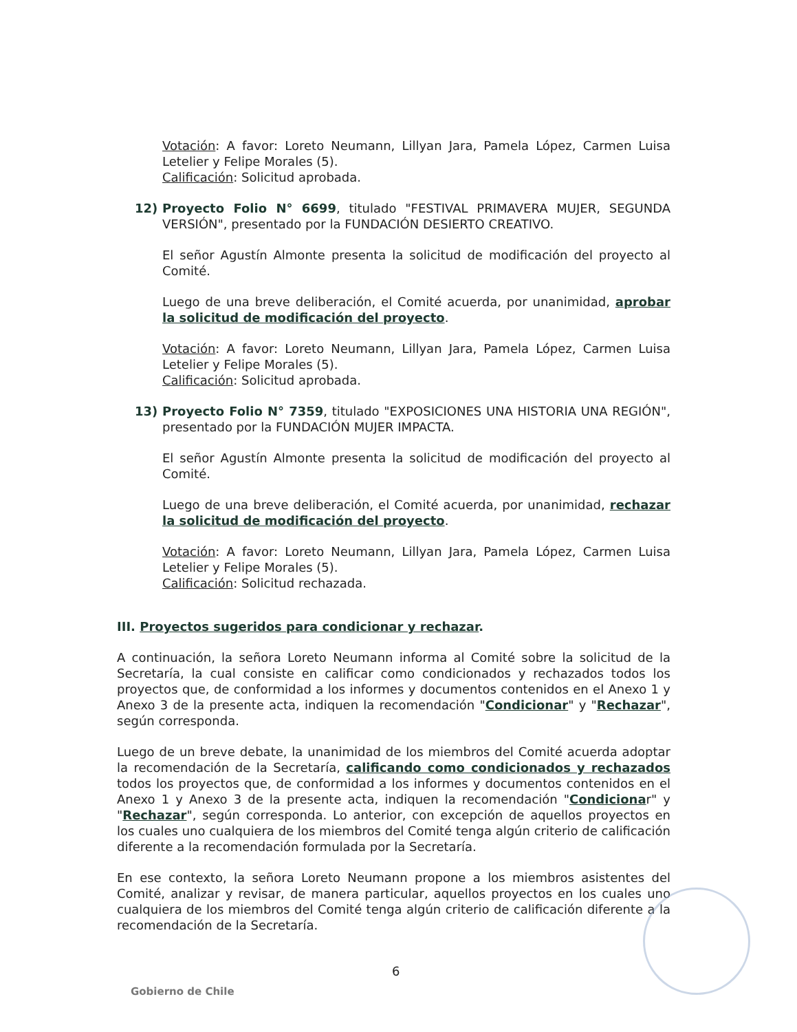Votación: A favor: Loreto Neumann, Lillyan Jara, Pamela López, Carmen Luisa Letelier y Felipe Morales (5).
Calificación: Solicitud aprobada.
12) Proyecto Folio N° 6699, titulado "FESTIVAL PRIMAVERA MUJER, SEGUNDA VERSIÓN", presentado por la FUNDACIÓN DESIERTO CREATIVO.
El señor Agustín Almonte presenta la solicitud de modificación del proyecto al Comité.
Luego de una breve deliberación, el Comité acuerda, por unanimidad, aprobar la solicitud de modificación del proyecto.
Votación: A favor: Loreto Neumann, Lillyan Jara, Pamela López, Carmen Luisa Letelier y Felipe Morales (5).
Calificación: Solicitud aprobada.
13) Proyecto Folio N° 7359, titulado "EXPOSICIONES UNA HISTORIA UNA REGIÓN", presentado por la FUNDACIÓN MUJER IMPACTA.
El señor Agustín Almonte presenta la solicitud de modificación del proyecto al Comité.
Luego de una breve deliberación, el Comité acuerda, por unanimidad, rechazar la solicitud de modificación del proyecto.
Votación: A favor: Loreto Neumann, Lillyan Jara, Pamela López, Carmen Luisa Letelier y Felipe Morales (5).
Calificación: Solicitud rechazada.
III. Proyectos sugeridos para condicionar y rechazar.
A continuación, la señora Loreto Neumann informa al Comité sobre la solicitud de la Secretaría, la cual consiste en calificar como condicionados y rechazados todos los proyectos que, de conformidad a los informes y documentos contenidos en el Anexo 1 y Anexo 3 de la presente acta, indiquen la recomendación "Condicionar" y "Rechazar", según corresponda.
Luego de un breve debate, la unanimidad de los miembros del Comité acuerda adoptar la recomendación de la Secretaría, calificando como condicionados y rechazados todos los proyectos que, de conformidad a los informes y documentos contenidos en el Anexo 1 y Anexo 3 de la presente acta, indiquen la recomendación "Condicionar" y "Rechazar", según corresponda. Lo anterior, con excepción de aquellos proyectos en los cuales uno cualquiera de los miembros del Comité tenga algún criterio de calificación diferente a la recomendación formulada por la Secretaría.
En ese contexto, la señora Loreto Neumann propone a los miembros asistentes del Comité, analizar y revisar, de manera particular, aquellos proyectos en los cuales uno cualquiera de los miembros del Comité tenga algún criterio de calificación diferente a la recomendación de la Secretaría.
6
Gobierno de Chile